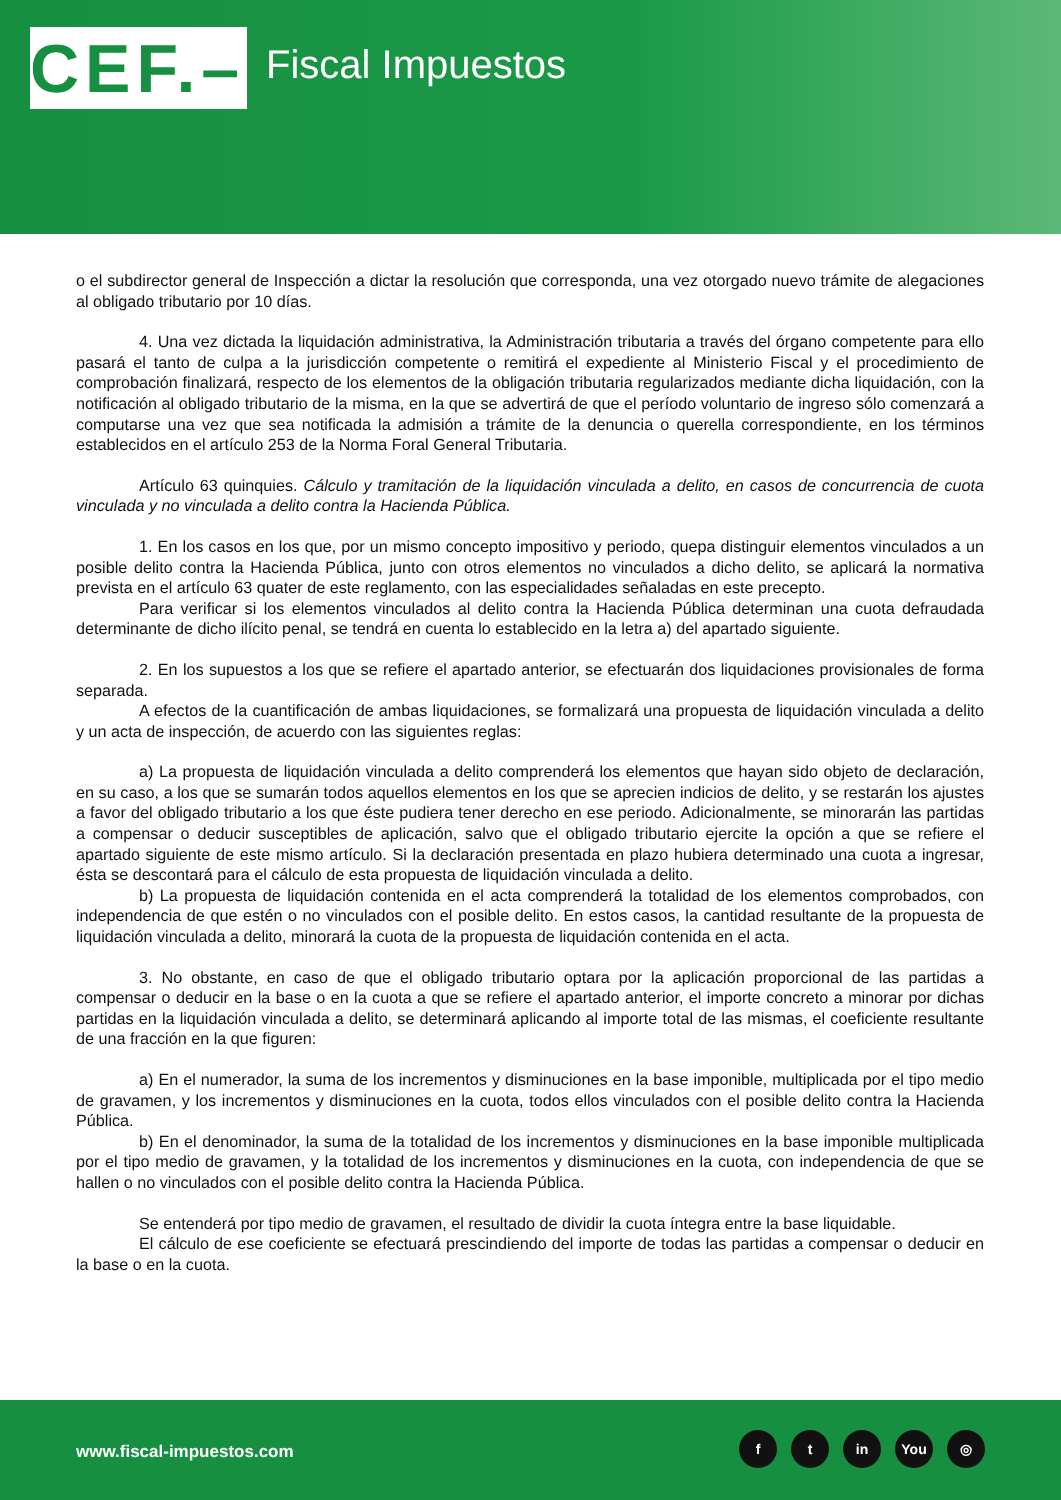CEF.–
Fiscal Impuestos
o el subdirector general de Inspección a dictar la resolución que corresponda, una vez otorgado nuevo trámite de alegaciones al obligado tributario por 10 días.
4. Una vez dictada la liquidación administrativa, la Administración tributaria a través del órgano competente para ello pasará el tanto de culpa a la jurisdicción competente o remitirá el expediente al Ministerio Fiscal y el procedimiento de comprobación finalizará, respecto de los elementos de la obligación tributaria regularizados mediante dicha liquidación, con la notificación al obligado tributario de la misma, en la que se advertirá de que el período voluntario de ingreso sólo comenzará a computarse una vez que sea notificada la admisión a trámite de la denuncia o querella correspondiente, en los términos establecidos en el artículo 253 de la Norma Foral General Tributaria.
Artículo 63 quinquies. Cálculo y tramitación de la liquidación vinculada a delito, en casos de concurrencia de cuota vinculada y no vinculada a delito contra la Hacienda Pública.
1. En los casos en los que, por un mismo concepto impositivo y periodo, quepa distinguir elementos vinculados a un posible delito contra la Hacienda Pública, junto con otros elementos no vinculados a dicho delito, se aplicará la normativa prevista en el artículo 63 quater de este reglamento, con las especialidades señaladas en este precepto.
Para verificar si los elementos vinculados al delito contra la Hacienda Pública determinan una cuota defraudada determinante de dicho ilícito penal, se tendrá en cuenta lo establecido en la letra a) del apartado siguiente.
2. En los supuestos a los que se refiere el apartado anterior, se efectuarán dos liquidaciones provisionales de forma separada.
A efectos de la cuantificación de ambas liquidaciones, se formalizará una propuesta de liquidación vinculada a delito y un acta de inspección, de acuerdo con las siguientes reglas:
a) La propuesta de liquidación vinculada a delito comprenderá los elementos que hayan sido objeto de declaración, en su caso, a los que se sumarán todos aquellos elementos en los que se aprecien indicios de delito, y se restarán los ajustes a favor del obligado tributario a los que éste pudiera tener derecho en ese periodo. Adicionalmente, se minorarán las partidas a compensar o deducir susceptibles de aplicación, salvo que el obligado tributario ejercite la opción a que se refiere el apartado siguiente de este mismo artículo. Si la declaración presentada en plazo hubiera determinado una cuota a ingresar, ésta se descontará para el cálculo de esta propuesta de liquidación vinculada a delito.
b) La propuesta de liquidación contenida en el acta comprenderá la totalidad de los elementos comprobados, con independencia de que estén o no vinculados con el posible delito. En estos casos, la cantidad resultante de la propuesta de liquidación vinculada a delito, minorará la cuota de la propuesta de liquidación contenida en el acta.
3. No obstante, en caso de que el obligado tributario optara por la aplicación proporcional de las partidas a compensar o deducir en la base o en la cuota a que se refiere el apartado anterior, el importe concreto a minorar por dichas partidas en la liquidación vinculada a delito, se determinará aplicando al importe total de las mismas, el coeficiente resultante de una fracción en la que figuren:
a) En el numerador, la suma de los incrementos y disminuciones en la base imponible, multiplicada por el tipo medio de gravamen, y los incrementos y disminuciones en la cuota, todos ellos vinculados con el posible delito contra la Hacienda Pública.
b) En el denominador, la suma de la totalidad de los incrementos y disminuciones en la base imponible multiplicada por el tipo medio de gravamen, y la totalidad de los incrementos y disminuciones en la cuota, con independencia de que se hallen o no vinculados con el posible delito contra la Hacienda Pública.
Se entenderá por tipo medio de gravamen, el resultado de dividir la cuota íntegra entre la base liquidable.
El cálculo de ese coeficiente se efectuará prescindiendo del importe de todas las partidas a compensar o deducir en la base o en la cuota.
www.fiscal-impuestos.com
ft in You ◎